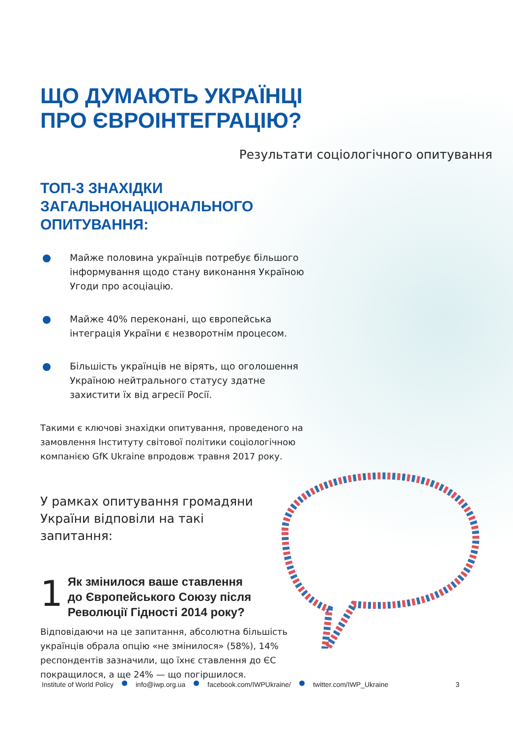ЩО ДУМАЮТЬ УКРАЇНЦІ
ПРО ЄВРОІНТЕГРАЦІЮ?
Результати соціологічного опитування
ТОП-3 ЗНАХІДКИ
ЗАГАЛЬНОНАЦІОНАЛЬНОГО
ОПИТУВАННЯ:
Майже половина українців потребує більшого інформування щодо стану виконання Україною Угоди про асоціацію.
Майже 40% переконані, що європейська інтеграція України є незворотнім процесом.
Більшість українців не вірять, що оголошення Україною нейтрального статусу здатне захистити їх від агресії Росії.
Такими є ключові знахідки опитування, проведеного на замовлення Інституту світової політики соціологічною компанією GfK Ukraine впродовж травня 2017 року.
У рамках опитування громадяни України відповіли на такі запитання:
1
Як змінилося ваше ставлення до Європейського Союзу після Революції Гідності 2014 року?
Відповідаючи на це запитання, абсолютна більшість українців обрала опцію «не змінилося» (58%), 14% респондентів зазначили, що їхнє ставлення до ЄС покращилося, а ще 24% — що погіршилося.
Institute of World Policy info@iwp.org.ua facebook.com/IWPUkraine/ twitter.com/IWP_Ukraine 3